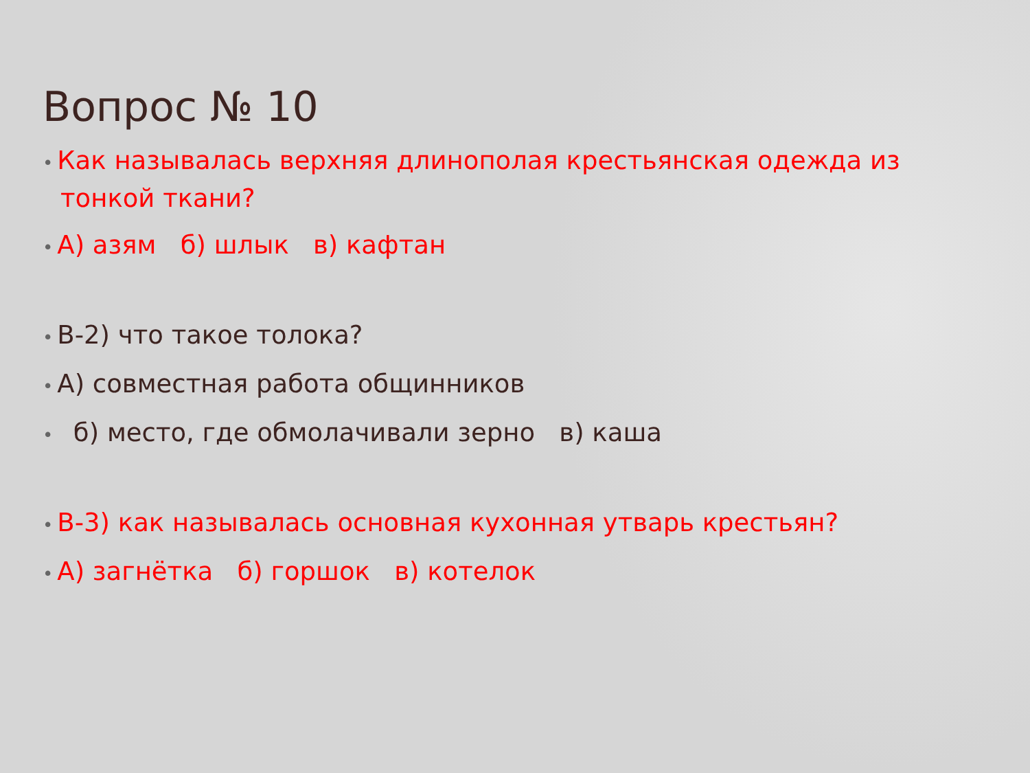Вопрос № 10
• Как называлась верхняя длинополая крестьянская одежда из тонкой ткани?
• А) азям б) шлык в) кафтан
• В-2) что такое толока?
• А) совместная работа общинников
• б) место, где обмолачивали зерно в) каша
• В-3) как называлась основная кухонная утварь крестьян?
• А) загнётка б) горшок в) котелок